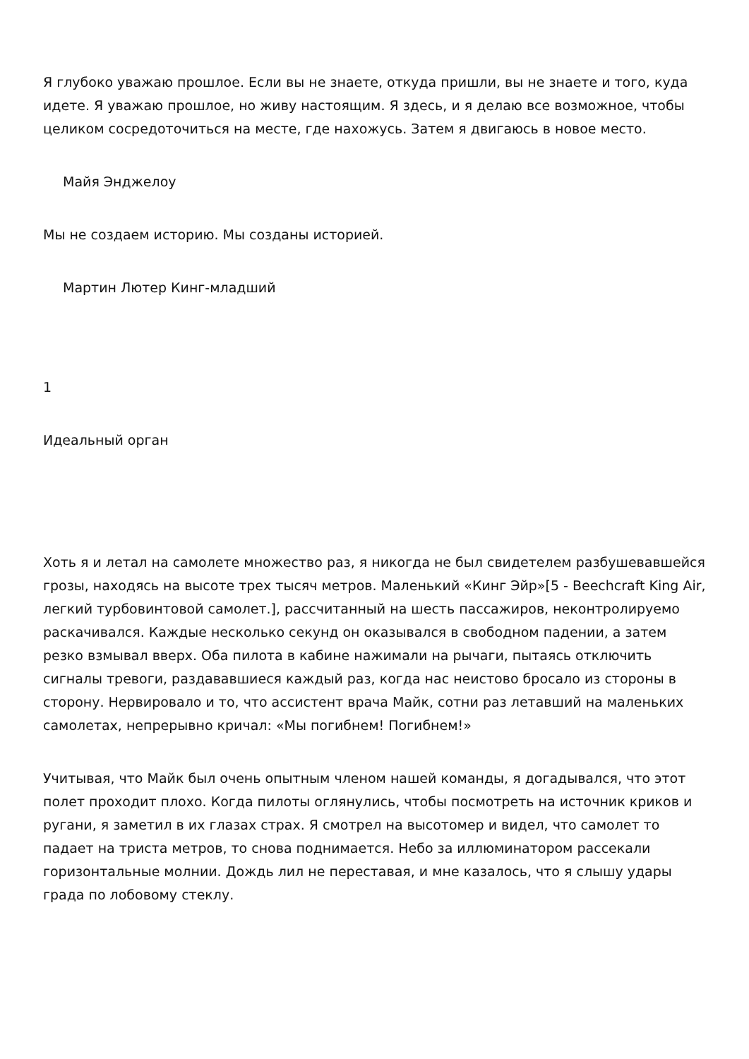Я глубоко уважаю прошлое. Если вы не знаете, откуда пришли, вы не знаете и того, куда идете. Я уважаю прошлое, но живу настоящим. Я здесь, и я делаю все возможное, чтобы целиком сосредоточиться на месте, где нахожусь. Затем я двигаюсь в новое место.
Майя Энджелоу
Мы не создаем историю. Мы созданы историей.
Мартин Лютер Кинг-младший
1
Идеальный орган
Хоть я и летал на самолете множество раз, я никогда не был свидетелем разбушевавшейся грозы, находясь на высоте трех тысяч метров. Маленький «Кинг Эйр»[5 - Beechcraft King Air, легкий турбовинтовой самолет.], рассчитанный на шесть пассажиров, неконтролируемо раскачивался. Каждые несколько секунд он оказывался в свободном падении, а затем резко взмывал вверх. Оба пилота в кабине нажимали на рычаги, пытаясь отключить сигналы тревоги, раздававшиеся каждый раз, когда нас неистово бросало из стороны в сторону. Нервировало и то, что ассистент врача Майк, сотни раз летавший на маленьких самолетах, непрерывно кричал: «Мы погибнем! Погибнем!»
Учитывая, что Майк был очень опытным членом нашей команды, я догадывался, что этот полет проходит плохо. Когда пилоты оглянулись, чтобы посмотреть на источник криков и ругани, я заметил в их глазах страх. Я смотрел на высотомер и видел, что самолет то падает на триста метров, то снова поднимается. Небо за иллюминатором рассекали горизонтальные молнии. Дождь лил не переставая, и мне казалось, что я слышу удары града по лобовому стеклу.